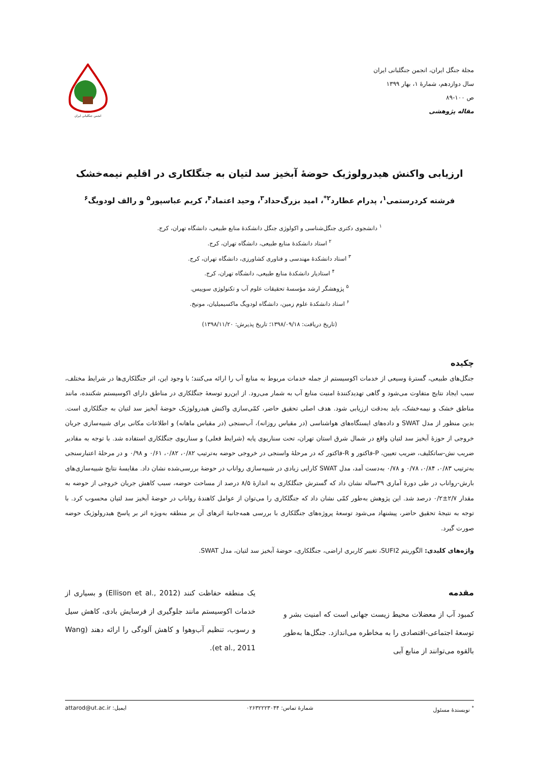مجلة جنگل ایران، انجمن جنگلبانی ایران
سال دوازدهم، شمارۀ ۱، بهار ۱۳۹۹
ص ۱۰۰-۸۹
مقاله پژوهشی
انجمن جنگلبانی ایران
ارزیابی واکنش هیدرولوژیک حوضۀ آبخیز سد لتیان به جنگلکاری در اقلیم نیمه‌خشک
فرشته کردرستمی<sup>۱</sup>، پدرام عطارد<sup>۲*</sup>، امید بزرگ‌حداد<sup>۳</sup>، وحید اعتماد<sup>۴</sup>، کریم عباسپور<sup>۵</sup> و رالف لودویگ<sup>۶</sup>
<sup>۱</sup> دانشجوی دکتری جنگل‌شناسی و اکولوژی جنگل دانشکدۀ منابع طبیعی، دانشگاه تهران، کرج.
<sup>۲</sup> استاد دانشکدۀ منابع طبیعی، دانشگاه تهران، کرج.
<sup>۳</sup> استاد دانشکدۀ مهندسی و فناوری کشاورزی، دانشگاه تهران، کرج.
<sup>۴</sup> استادیار دانشکدۀ منابع طبیعی، دانشگاه تهران، کرج.
<sup>۵</sup> پژوهشگر ارشد مؤسسۀ تحقیقات علوم آب و تکنولوژی سوییس.
<sup>۶</sup> استاد دانشکدۀ علوم زمین، دانشگاه لودویگ ماکسیمیلیان، مونیخ.
(تاریخ دریافت: ۱۳۹۸/۰۹/۱۸؛ تاریخ پذیرش: ۱۳۹۸/۱۱/۲۰)
چکیده
جنگل‌های طبیعی، گسترۀ وسیعی از خدمات اکوسیستم از جمله خدمات مربوط به منابع آب را ارائه می‌کنند؛ با وجود این، اثر جنگلکاری‌ها در شرایط مختلف، سبب ایجاد نتایج متفاوت می‌شود و گاهی تهدیدکنندۀ امنیت منابع آب به شمار می‌رود. از این‌رو توسعۀ جنگلکاری در مناطق دارای اکوسیستم شکننده، مانند مناطق خشک و نیمه‌خشک، باید به‌دقت ارزیابی شود. هدف اصلی تحقیق حاضر، کمّی‌سازی واکنش هیدرولوژیک حوضۀ آبخیز سد لتیان به جنگلکاری است. بدین منظور از مدل SWAT و داده‌های ایستگاه‌های هواشناسی (در مقیاس روزانه)، آب‌سنجی (در مقیاس ماهانه) و اطلاعات مکانی برای شبیه‌سازی جریان خروجی از حوزۀ آبخیز سد لتیان واقع در شمال شرق استان تهران، تحت سناریوی پایه (شرایط فعلی) و سناریوی جنگلکاری استفاده شد. با توجه به مقادیر ضریب نش-ساتکلیف، ضریب تعیین، P-فاکتور و R-فاکتور که در مرحلۀ واسنجی در خروجی حوضه به‌ترتیب ۰/۸۲، ۰/۸۲، ۰/۶۱ و ۰/۹۸ و در مرحلۀ اعتبارسنجی به‌ترتیب ۰/۸۳، ۰/۸۴، ۰/۷۸ و ۰/۷۸ به‌دست آمد، مدل SWAT کارایی زیادی در شبیه‌سازی رواناب در حوضۀ بررسی‌شده نشان داد. مقایسۀ نتایج شبیه‌سازی‌های بارش-رواناب در طی دورۀ آماری ۳۹ساله نشان داد که گسترش جنگلکاری به اندازۀ ۸/۵ درصد از مساحت حوضه، سبب کاهش جریان خروجی از حوضه به مقدار ۲/۷±۰/۲ درصد شد. این پژوهش به‌طور کمّی نشان داد که جنگلکاری را می‌توان از عوامل کاهندۀ رواناب در حوضۀ آبخیز سد لتیان محسوب کرد. با توجه به نتیجۀ تحقیق حاضر، پیشنهاد می‌شود توسعۀ پروژه‌های جنگلکاری با بررسی همه‌جانبۀ اثرهای آن بر منطقه به‌ویژه اثر بر پاسخ هیدرولوژیک حوضه صورت گیرد.
واژه‌های کلیدی: الگوریتم SUFI2، تغییر کاربری اراضی، جنگلکاری، حوضۀ آبخیز سد لتیان، مدل SWAT.
مقدمه
کمبود آب از معضلات محیط زیست جهانی است که امنیت بشر و توسعۀ اجتماعی-اقتصادی را به مخاطره می‌اندازد. جنگل‌ها به‌طور بالقوه می‌توانند از منابع آبی
یک منطقه حفاظت کنند (Ellison et al., 2012) و بسیاری از خدمات اکوسیستم مانند جلوگیری از فرسایش بادی، کاهش سیل و رسوب، تنظیم آب‌وهوا و کاهش آلودگی را ارائه دهند (Wang et al., 2011).
<sup>*</sup> نویسندۀ مسئول شمارۀ تماس: ۰۲۶۳۲۲۲۳۰۴۴ ایمیل: attarod@ut.ac.ir